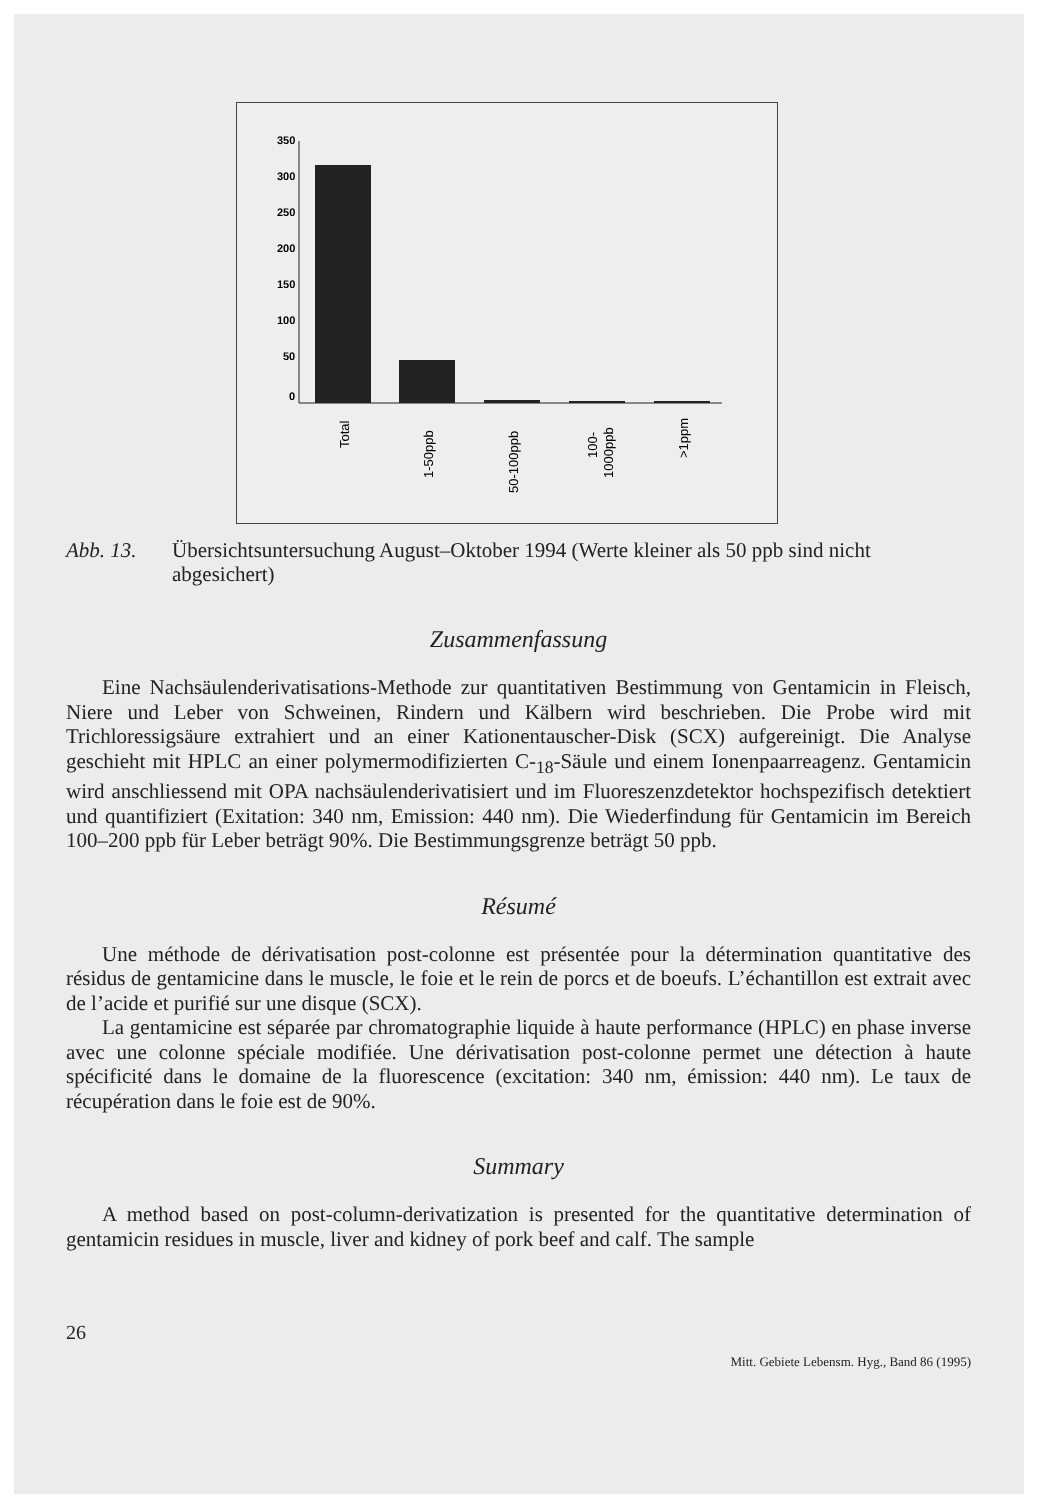350
300
250
200
150
100
50
0
Total
1-50ppb
50-100ppb
100-
1000ppb
>1ppm
Abb. 13. Übersichtsuntersuchung August–Oktober 1994 (Werte kleiner als 50 ppb sind nicht abgesichert)
Zusammenfassung
Eine Nachsäulenderivatisations-Methode zur quantitativen Bestimmung von Gentamicin in Fleisch, Niere und Leber von Schweinen, Rindern und Kälbern wird beschrieben. Die Probe wird mit Trichloressigsäure extrahiert und an einer Kationentauscher-Disk (SCX) aufgereinigt. Die Analyse geschieht mit HPLC an einer polymermodifizierten C-<sub>18</sub>-Säule und einem Ionenpaarreagenz. Gentamicin wird anschliessend mit OPA nachsäulenderivatisiert und im Fluoreszenzdetektor hochspezifisch detektiert und quantifiziert (Exitation: 340 nm, Emission: 440 nm). Die Wiederfindung für Gentamicin im Bereich 100–200 ppb für Leber beträgt 90%. Die Bestimmungsgrenze beträgt 50 ppb.
Résumé
Une méthode de dérivatisation post-colonne est présentée pour la détermination quantitative des résidus de gentamicine dans le muscle, le foie et le rein de porcs et de boeufs. L’échantillon est extrait avec de l’acide et purifié sur une disque (SCX).
La gentamicine est séparée par chromatographie liquide à haute performance (HPLC) en phase inverse avec une colonne spéciale modifiée. Une dérivatisation post-colonne permet une détection à haute spécificité dans le domaine de la fluorescence (excitation: 340 nm, émission: 440 nm). Le taux de récupération dans le foie est de 90%.
Summary
A method based on post-column-derivatization is presented for the quantitative determination of gentamicin residues in muscle, liver and kidney of pork beef and calf. The sample
26
Mitt. Gebiete Lebensm. Hyg., Band 86 (1995)